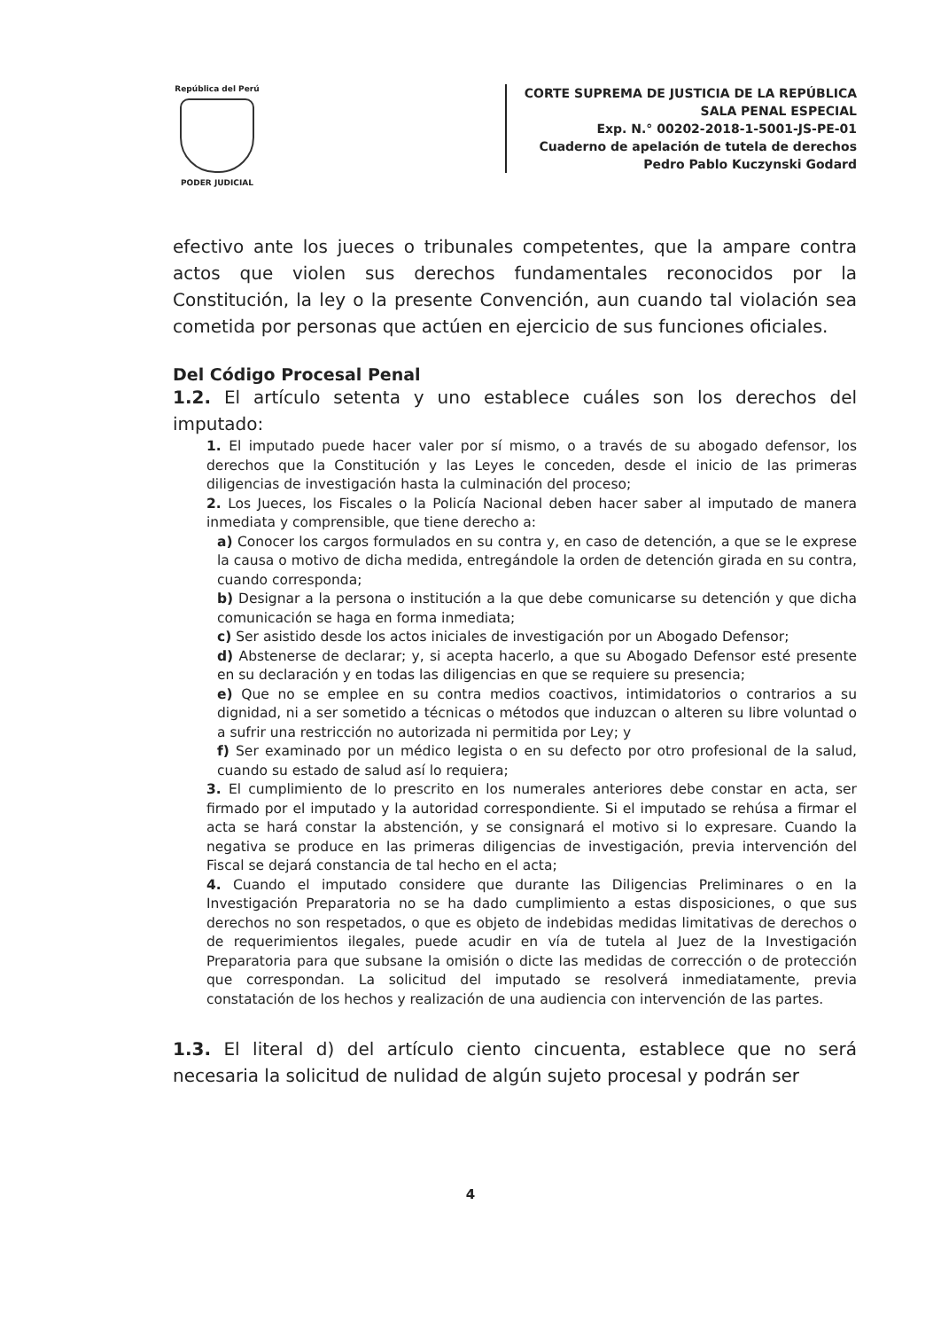República del Perú
PODER JUDICIAL
CORTE SUPREMA DE JUSTICIA DE LA REPÚBLICA
SALA PENAL ESPECIAL
Exp. N.° 00202-2018-1-5001-JS-PE-01
Cuaderno de apelación de tutela de derechos
Pedro Pablo Kuczynski Godard
efectivo ante los jueces o tribunales competentes, que la ampare contra actos que violen sus derechos fundamentales reconocidos por la Constitución, la ley o la presente Convención, aun cuando tal violación sea cometida por personas que actúen en ejercicio de sus funciones oficiales.
Del Código Procesal Penal
1.2. El artículo setenta y uno establece cuáles son los derechos del imputado:
1. El imputado puede hacer valer por sí mismo, o a través de su abogado defensor, los derechos que la Constitución y las Leyes le conceden, desde el inicio de las primeras diligencias de investigación hasta la culminación del proceso;
2. Los Jueces, los Fiscales o la Policía Nacional deben hacer saber al imputado de manera inmediata y comprensible, que tiene derecho a:
a) Conocer los cargos formulados en su contra y, en caso de detención, a que se le exprese la causa o motivo de dicha medida, entregándole la orden de detención girada en su contra, cuando corresponda;
b) Designar a la persona o institución a la que debe comunicarse su detención y que dicha comunicación se haga en forma inmediata;
c) Ser asistido desde los actos iniciales de investigación por un Abogado Defensor;
d) Abstenerse de declarar; y, si acepta hacerlo, a que su Abogado Defensor esté presente en su declaración y en todas las diligencias en que se requiere su presencia;
e) Que no se emplee en su contra medios coactivos, intimidatorios o contrarios a su dignidad, ni a ser sometido a técnicas o métodos que induzcan o alteren su libre voluntad o a sufrir una restricción no autorizada ni permitida por Ley; y
f) Ser examinado por un médico legista o en su defecto por otro profesional de la salud, cuando su estado de salud así lo requiera;
3. El cumplimiento de lo prescrito en los numerales anteriores debe constar en acta, ser firmado por el imputado y la autoridad correspondiente. Si el imputado se rehúsa a firmar el acta se hará constar la abstención, y se consignará el motivo si lo expresare. Cuando la negativa se produce en las primeras diligencias de investigación, previa intervención del Fiscal se dejará constancia de tal hecho en el acta;
4. Cuando el imputado considere que durante las Diligencias Preliminares o en la Investigación Preparatoria no se ha dado cumplimiento a estas disposiciones, o que sus derechos no son respetados, o que es objeto de indebidas medidas limitativas de derechos o de requerimientos ilegales, puede acudir en vía de tutela al Juez de la Investigación Preparatoria para que subsane la omisión o dicte las medidas de corrección o de protección que correspondan. La solicitud del imputado se resolverá inmediatamente, previa constatación de los hechos y realización de una audiencia con intervención de las partes.
1.3. El literal d) del artículo ciento cincuenta, establece que no será necesaria la solicitud de nulidad de algún sujeto procesal y podrán ser
4